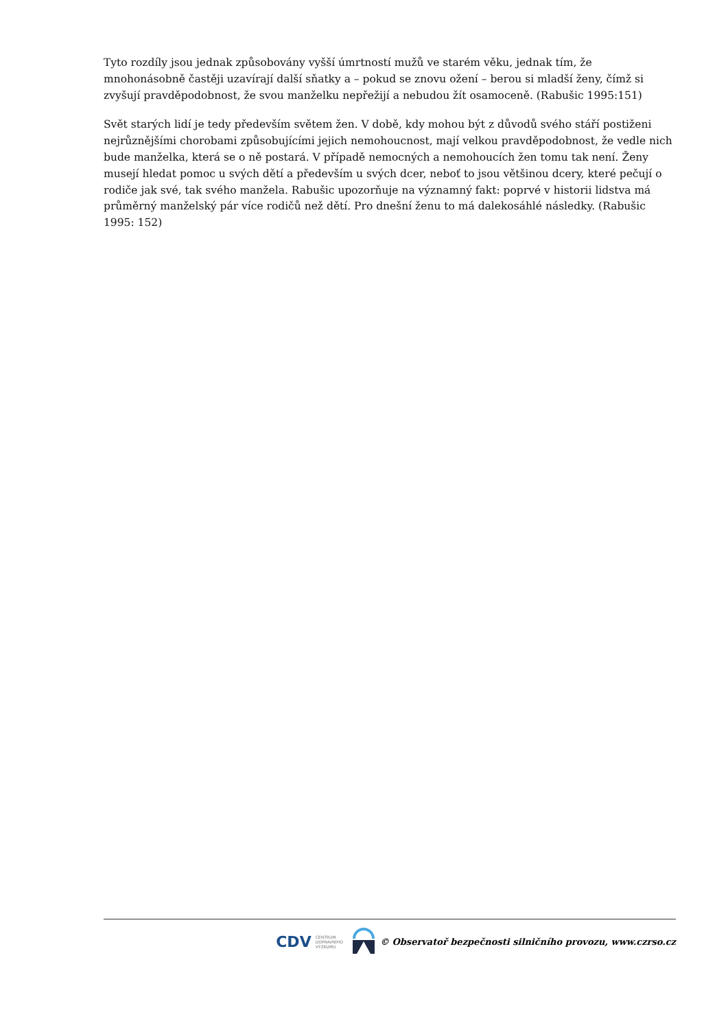Tyto rozdíly jsou jednak způsobovány vyšší úmrtností mužů ve starém věku, jednak tím, že mnohonásobně častěji uzavírají další sňatky a – pokud se znovu ožení – berou si mladší ženy, čímž si zvyšují pravděpodobnost, že svou manželku nepřežijí a nebudou žít osamoceně. (Rabušic 1995:151)
Svět starých lidí je tedy především světem žen. V době, kdy mohou být z důvodů svého stáří postiženi nejrůznějšími chorobami způsobujícími jejich nemohoucnost, mají velkou pravděpodobnost, že vedle nich bude manželka, která se o ně postará. V případě nemocných a nemohoucích žen tomu tak není. Ženy musejí hledat pomoc u svých dětí a především u svých dcer, neboť to jsou většinou dcery, které pečují o rodiče jak své, tak svého manžela. Rabušic upozorňuje na významný fakt: poprvé v historii lidstva má průměrný manželský pár více rodičů než dětí. Pro dnešní ženu to má dalekosáhlé následky. (Rabušic 1995: 152)
CDV CENTRUM
DOPRAVNÍHO
VÝZKUMU © Observatoř bezpečnosti silničního provozu, www.czrso.cz